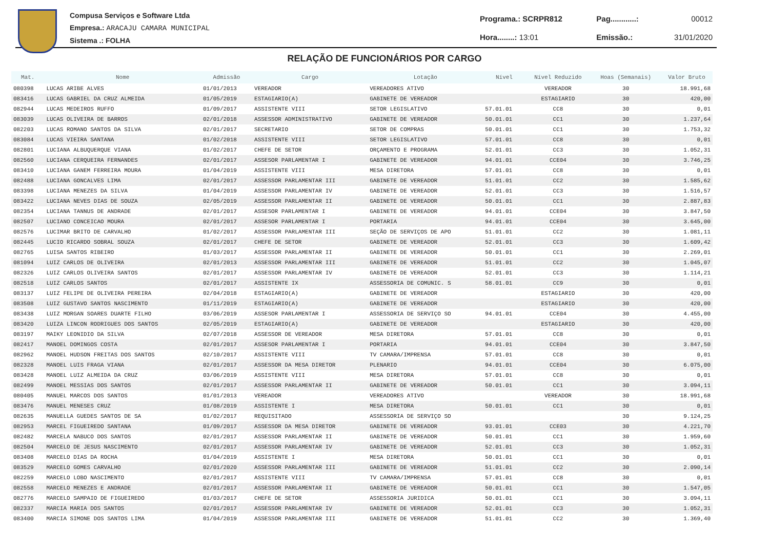Compusa Serviços e Software Ltda
Empresa.: ARACAJU CAMARA MUNICIPAL
Sistema .: FOLHA
| Programa.: SCRPR812 | Pag............: | 00012 |
| Hora........: 13:01 | Emissão.: | 31/01/2020 |
RELAÇÃO DE FUNCIONÁRIOS POR CARGO
| Mat. | Nome | Admissão | Cargo | Lotação | Nível | Nível Reduzido | Hoas (Semanais) | Valor Bruto |
| --- | --- | --- | --- | --- | --- | --- | --- | --- |
| 080398 | LUCAS ARIBE ALVES | 01/01/2013 | VEREADOR | VEREADORES ATIVO | | VEREADOR | 30 | 18.991,68 |
| 083416 | LUCAS GABRIEL DA CRUZ ALMEIDA | 01/05/2019 | ESTAGIARIO(A) | GABINETE DE VEREADOR | | ESTAGIARIO | 30 | 420,00 |
| 082944 | LUCAS MEDEIROS RUFFO | 01/09/2017 | ASSISTENTE VIII | SETOR LEGISLATIVO | 57.01.01 | CC8 | 30 | 0,01 |
| 083039 | LUCAS OLIVEIRA DE BARROS | 02/01/2018 | ASSESSOR ADMINISTRATIVO | GABINETE DE VEREADOR | 50.01.01 | CC1 | 30 | 1.237,64 |
| 082203 | LUCAS ROMANO SANTOS DA SILVA | 02/01/2017 | SECRETARIO | SETOR DE COMPRAS | 50.01.01 | CC1 | 30 | 1.753,32 |
| 083084 | LUCAS VIEIRA SANTANA | 01/02/2018 | ASSISTENTE VIII | SETOR LEGISLATIVO | 57.01.01 | CC8 | 30 | 0,01 |
| 082801 | LUCIANA ALBUQUERQUE VIANA | 01/02/2017 | CHEFE DE SETOR | ORÇAMENTO E PROGRAMA | 52.01.01 | CC3 | 30 | 1.052,31 |
| 082560 | LUCIANA CERQUEIRA FERNANDES | 02/01/2017 | ASSESOR PARLAMENTAR I | GABINETE DE VEREADOR | 94.01.01 | CCE04 | 30 | 3.746,25 |
| 083410 | LUCIANA GANEM FERREIRA MOURA | 01/04/2019 | ASSISTENTE VIII | MESA DIRETORA | 57.01.01 | CC8 | 30 | 0,01 |
| 082488 | LUCIANA GONCALVES LIMA | 02/01/2017 | ASSESSOR PARLAMENTAR III | GABINETE DE VEREADOR | 51.01.01 | CC2 | 30 | 1.585,62 |
| 083398 | LUCIANA MENEZES DA SILVA | 01/04/2019 | ASSESSOR PARLAMENTAR IV | GABINETE DE VEREADOR | 52.01.01 | CC3 | 30 | 1.516,57 |
| 083422 | LUCIANA NEVES DIAS DE SOUZA | 02/05/2019 | ASSESSOR PARLAMENTAR II | GABINETE DE VEREADOR | 50.01.01 | CC1 | 30 | 2.887,83 |
| 082354 | LUCIANA TANNUS DE ANDRADE | 02/01/2017 | ASSESOR PARLAMENTAR I | GABINETE DE VEREADOR | 94.01.01 | CCE04 | 30 | 3.847,50 |
| 082507 | LUCIANO CONCEICAO MOURA | 02/01/2017 | ASSESOR PARLAMENTAR I | PORTARIA | 94.01.01 | CCE04 | 30 | 3.645,00 |
| 082576 | LUCIMAR BRITO DE CARVALHO | 01/02/2017 | ASSESSOR PARLAMENTAR III | SEÇÃO DE SERVIÇOS DE APO | 51.01.01 | CC2 | 30 | 1.081,11 |
| 082445 | LUCIO RICARDO SOBRAL SOUZA | 02/01/2017 | CHEFE DE SETOR | GABINETE DE VEREADOR | 52.01.01 | CC3 | 30 | 1.609,42 |
| 082765 | LUISA SANTOS RIBEIRO | 01/03/2017 | ASSESSOR PARLAMENTAR II | GABINETE DE VEREADOR | 50.01.01 | CC1 | 30 | 2.269,01 |
| 081094 | LUIZ CARLOS DE OLIVEIRA | 02/01/2013 | ASSESSOR PARLAMENTAR III | GABINETE DE VEREADOR | 51.01.01 | CC2 | 30 | 1.045,07 |
| 082326 | LUIZ CARLOS OLIVEIRA SANTOS | 02/01/2017 | ASSESSOR PARLAMENTAR IV | GABINETE DE VEREADOR | 52.01.01 | CC3 | 30 | 1.114,21 |
| 082518 | LUIZ CARLOS SANTOS | 02/01/2017 | ASSISTENTE IX | ASSESSORIA DE COMUNIC. S | 58.01.01 | CC9 | 30 | 0,01 |
| 083137 | LUIZ FELIPE DE OLIVEIRA PEREIRA | 02/04/2018 | ESTAGIARIO(A) | GABINETE DE VEREADOR | | ESTAGIARIO | 30 | 420,00 |
| 083508 | LUIZ GUSTAVO SANTOS NASCIMENTO | 01/11/2019 | ESTAGIARIO(A) | GABINETE DE VEREADOR | | ESTAGIARIO | 30 | 420,00 |
| 083438 | LUIZ MORGAN SOARES DUARTE FILHO | 03/06/2019 | ASSESOR PARLAMENTAR I | ASSESSORIA DE SERVIÇO SO | 94.01.01 | CCE04 | 30 | 4.455,00 |
| 083420 | LUIZA LINCON RODRIGUES DOS SANTOS | 02/05/2019 | ESTAGIARIO(A) | GABINETE DE VEREADOR | | ESTAGIARIO | 30 | 420,00 |
| 083197 | MAIKY LEONIDIO DA SILVA | 02/07/2018 | ASSESSOR DE VEREADOR | MESA DIRETORA | 57.01.01 | CC8 | 30 | 0,01 |
| 082417 | MANOEL DOMINGOS COSTA | 02/01/2017 | ASSESOR PARLAMENTAR I | PORTARIA | 94.01.01 | CCE04 | 30 | 3.847,50 |
| 082962 | MANOEL HUDSON FREITAS DOS SANTOS | 02/10/2017 | ASSISTENTE VIII | TV CAMARA/IMPRENSA | 57.01.01 | CC8 | 30 | 0,01 |
| 082328 | MANOEL LUIS FRAGA VIANA | 02/01/2017 | ASSESSOR DA MESA DIRETOR | PLENARIO | 94.01.01 | CCE04 | 30 | 6.075,00 |
| 083428 | MANOEL LUIZ ALMEIDA DA CRUZ | 03/06/2019 | ASSISTENTE VIII | MESA DIRETORA | 57.01.01 | CC8 | 30 | 0,01 |
| 082499 | MANOEL MESSIAS DOS SANTOS | 02/01/2017 | ASSESSOR PARLAMENTAR II | GABINETE DE VEREADOR | 50.01.01 | CC1 | 30 | 3.094,11 |
| 080405 | MANUEL MARCOS DOS SANTOS | 01/01/2013 | VEREADOR | VEREADORES ATIVO | | VEREADOR | 30 | 18.991,68 |
| 083476 | MANUEL MENESES CRUZ | 01/08/2019 | ASSISTENTE I | MESA DIRETORA | 50.01.01 | CC1 | 30 | 0,01 |
| 082635 | MANUELLA GUEDES SANTOS DE SA | 01/02/2017 | REQUISITADO | ASSESSORIA DE SERVIÇO SO | | | 30 | 9.124,25 |
| 082953 | MARCEL FIGUEIREDO SANTANA | 01/09/2017 | ASSESSOR DA MESA DIRETOR | GABINETE DE VEREADOR | 93.01.01 | CCE03 | 30 | 4.221,70 |
| 082482 | MARCELA NABUCO DOS SANTOS | 02/01/2017 | ASSESSOR PARLAMENTAR II | GABINETE DE VEREADOR | 50.01.01 | CC1 | 30 | 1.959,60 |
| 082504 | MARCELO DE JESUS NASCIMENTO | 02/01/2017 | ASSESSOR PARLAMENTAR IV | GABINETE DE VEREADOR | 52.01.01 | CC3 | 30 | 1.052,31 |
| 083408 | MARCELO DIAS DA ROCHA | 01/04/2019 | ASSISTENTE I | MESA DIRETORA | 50.01.01 | CC1 | 30 | 0,01 |
| 083529 | MARCELO GOMES CARVALHO | 02/01/2020 | ASSESSOR PARLAMENTAR III | GABINETE DE VEREADOR | 51.01.01 | CC2 | 30 | 2.090,14 |
| 082259 | MARCELO LOBO NASCIMENTO | 02/01/2017 | ASSISTENTE VIII | TV CAMARA/IMPRENSA | 57.01.01 | CC8 | 30 | 0,01 |
| 082558 | MARCELO MENEZES E ANDRADE | 02/01/2017 | ASSESSOR PARLAMENTAR II | GABINETE DE VEREADOR | 50.01.01 | CC1 | 30 | 1.547,05 |
| 082776 | MARCELO SAMPAIO DE FIGUEIREDO | 01/03/2017 | CHEFE DE SETOR | ASSESSORIA JURIDICA | 50.01.01 | CC1 | 30 | 3.094,11 |
| 082337 | MARCIA MARIA DOS SANTOS | 02/01/2017 | ASSESSOR PARLAMENTAR IV | GABINETE DE VEREADOR | 52.01.01 | CC3 | 30 | 1.052,31 |
| 083400 | MARCIA SIMONE DOS SANTOS LIMA | 01/04/2019 | ASSESSOR PARLAMENTAR III | GABINETE DE VEREADOR | 51.01.01 | CC2 | 30 | 1.369,40 |